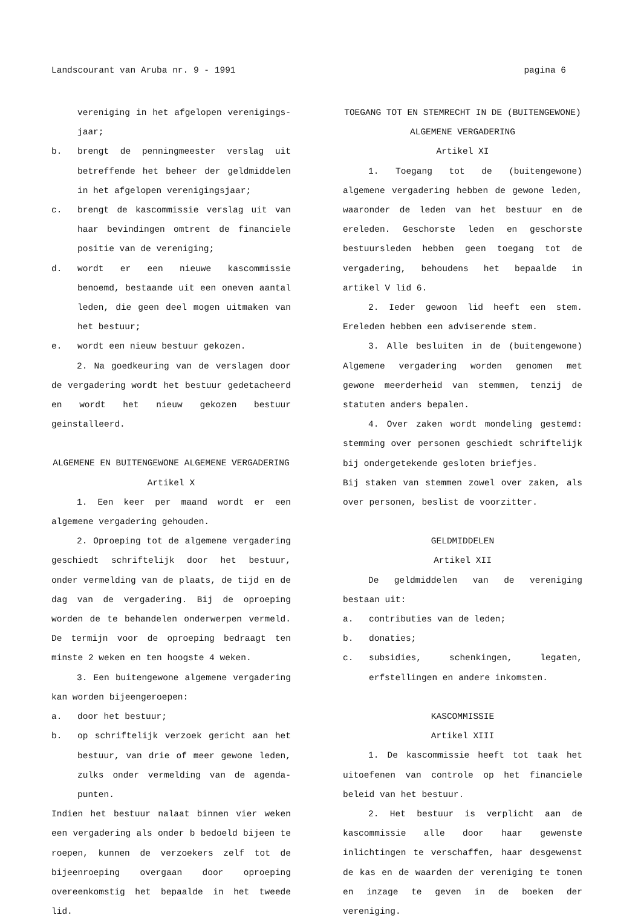Landscourant van Aruba nr. 9 - 1991 pagina 6
vereniging in het afgelopen verenigings-jaar;
b. brengt de penningmeester verslag uit betreffende het beheer der geldmiddelen in het afgelopen verenigingsjaar;
c. brengt de kascommissie verslag uit van haar bevindingen omtrent de financiele positie van de vereniging;
d. wordt er een nieuwe kascommissie benoemd, bestaande uit een oneven aantal leden, die geen deel mogen uitmaken van het bestuur;
e. wordt een nieuw bestuur gekozen.
2. Na goedkeuring van de verslagen door de vergadering wordt het bestuur gedetacheerd en wordt het nieuw gekozen bestuur geinstalleerd.
ALGEMENE EN BUITENGEWONE ALGEMENE VERGADERING
Artikel X
1. Een keer per maand wordt er een algemene vergadering gehouden.
2. Oproeping tot de algemene vergadering geschiedt schriftelijk door het bestuur, onder vermelding van de plaats, de tijd en de dag van de vergadering. Bij de oproeping worden de te behandelen onderwerpen vermeld. De termijn voor de oproeping bedraagt ten minste 2 weken en ten hoogste 4 weken.
3. Een buitengewone algemene vergadering kan worden bijeengeroepen:
a. door het bestuur;
b. op schriftelijk verzoek gericht aan het bestuur, van drie of meer gewone leden, zulks onder vermelding van de agenda-punten.
Indien het bestuur nalaat binnen vier weken een vergadering als onder b bedoeld bijeen te roepen, kunnen de verzoekers zelf tot de bijeenroeping overgaan door oproeping overeenkomstig het bepaalde in het tweede lid.
TOEGANG TOT EN STEMRECHT IN DE (BUITENGEWONE)
ALGEMENE VERGADERING
Artikel XI
1. Toegang tot de (buitengewone) algemene vergadering hebben de gewone leden, waaronder de leden van het bestuur en de ereleden. Geschorste leden en geschorste bestuursleden hebben geen toegang tot de vergadering, behoudens het bepaalde in artikel V lid 6.
2. Ieder gewoon lid heeft een stem. Ereleden hebben een adviserende stem.
3. Alle besluiten in de (buitengewone) Algemene vergadering worden genomen met gewone meerderheid van stemmen, tenzij de statuten anders bepalen.
4. Over zaken wordt mondeling gestemd: stemming over personen geschiedt schriftelijk bij ondergetekende gesloten briefjes.
Bij staken van stemmen zowel over zaken, als over personen, beslist de voorzitter.
GELDMIDDELEN
Artikel XII
De geldmiddelen van de vereniging bestaan uit:
a. contributies van de leden;
b. donaties;
c. subsidies, schenkingen, legaten, erfstellingen en andere inkomsten.
KASCOMMISSIE
Artikel XIII
1. De kascommissie heeft tot taak het uitoefenen van controle op het financiele beleid van het bestuur.
2. Het bestuur is verplicht aan de kascommissie alle door haar gewenste inlichtingen te verschaffen, haar desgewenst de kas en de waarden der vereniging te tonen en inzage te geven in de boeken der vereniging.